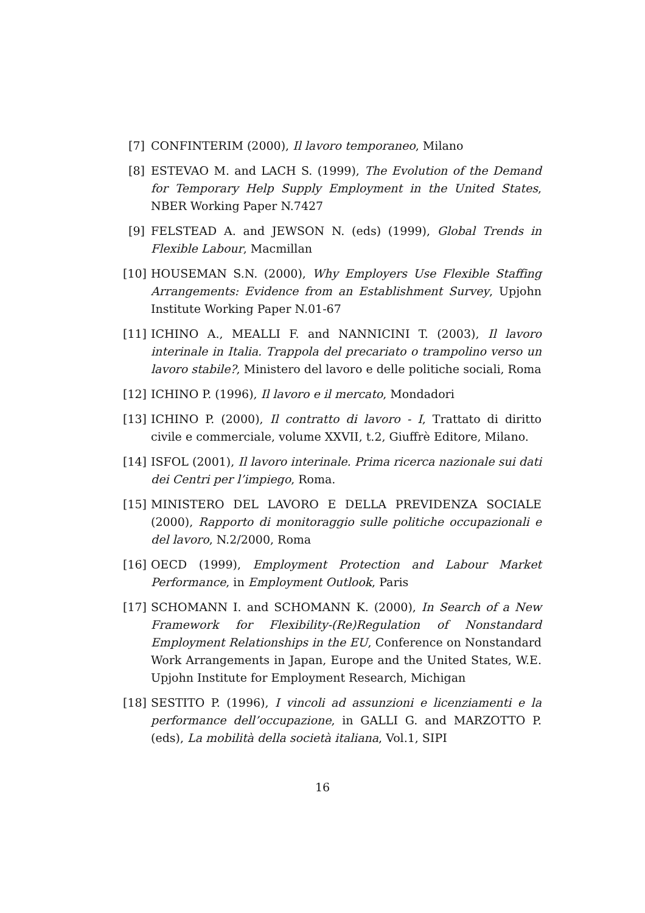[7] CONFINTERIM (2000), Il lavoro temporaneo, Milano
[8] ESTEVAO M. and LACH S. (1999), The Evolution of the Demand for Temporary Help Supply Employment in the United States, NBER Working Paper N.7427
[9] FELSTEAD A. and JEWSON N. (eds) (1999), Global Trends in Flexible Labour, Macmillan
[10] HOUSEMAN S.N. (2000), Why Employers Use Flexible Staffing Arrangements: Evidence from an Establishment Survey, Upjohn Institute Working Paper N.01-67
[11] ICHINO A., MEALLI F. and NANNICINI T. (2003), Il lavoro interinale in Italia. Trappola del precariato o trampolino verso un lavoro stabile?, Ministero del lavoro e delle politiche sociali, Roma
[12] ICHINO P. (1996), Il lavoro e il mercato, Mondadori
[13] ICHINO P. (2000), Il contratto di lavoro - I, Trattato di diritto civile e commerciale, volume XXVII, t.2, Giuffrè Editore, Milano.
[14] ISFOL (2001), Il lavoro interinale. Prima ricerca nazionale sui dati dei Centri per l’impiego, Roma.
[15] MINISTERO DEL LAVORO E DELLA PREVIDENZA SOCIALE (2000), Rapporto di monitoraggio sulle politiche occupazionali e del lavoro, N.2/2000, Roma
[16] OECD (1999), Employment Protection and Labour Market Performance, in Employment Outlook, Paris
[17] SCHOMANN I. and SCHOMANN K. (2000), In Search of a New Framework for Flexibility-(Re)Regulation of Nonstandard Employment Relationships in the EU, Conference on Nonstandard Work Arrangements in Japan, Europe and the United States, W.E. Upjohn Institute for Employment Research, Michigan
[18] SESTITO P. (1996), I vincoli ad assunzioni e licenziamenti e la performance dell’occupazione, in GALLI G. and MARZOTTO P. (eds), La mobilità della società italiana, Vol.1, SIPI
16